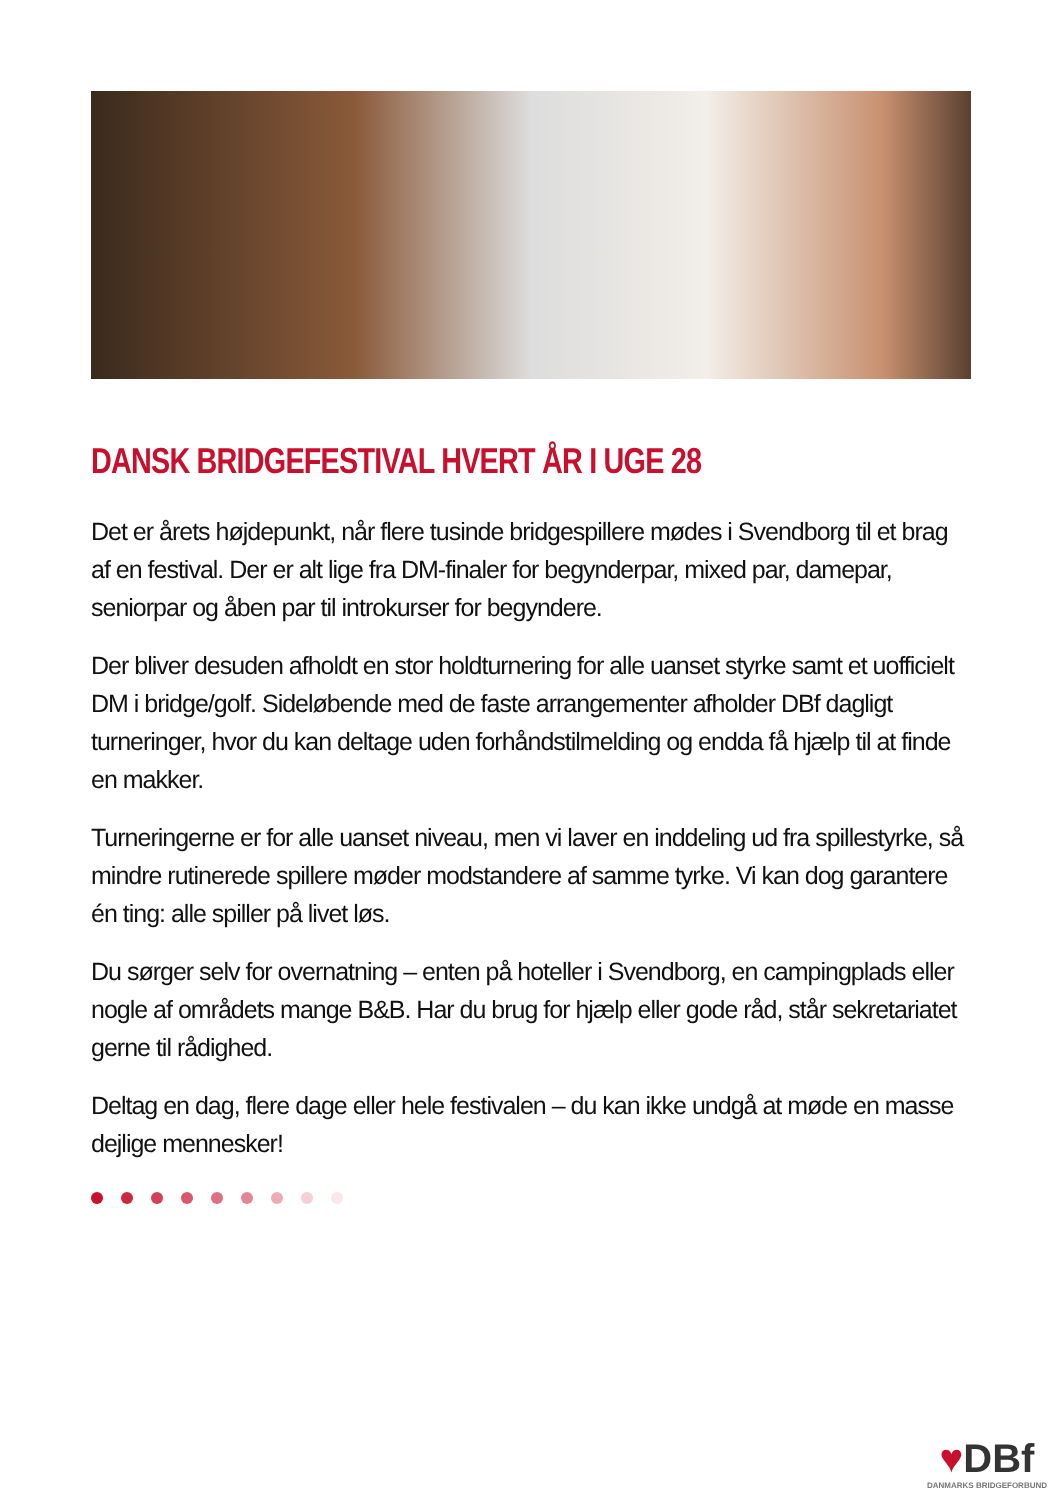DANSK BRIDGEFESTIVAL HVERT ÅR I UGE 28
Det er årets højdepunkt, når flere tusinde bridgespillere mødes i Svendborg til et brag af en festival. Der er alt lige fra DM-finaler for begynderpar, mixed par, damepar, seniorpar og åben par til introkurser for begyndere.
Der bliver desuden afholdt en stor holdturnering for alle uanset styrke samt et uofficielt DM i bridge/golf. Sideløbende med de faste arrangementer afholder DBf dagligt turneringer, hvor du kan deltage uden forhåndstilmelding og endda få hjælp til at finde en makker.
Turneringerne er for alle uanset niveau, men vi laver en inddeling ud fra spillestyrke, så mindre rutinerede spillere møder modstandere af samme tyrke. Vi kan dog garantere én ting: alle spiller på livet løs.
Du sørger selv for overnatning – enten på hoteller i Svendborg, en campingplads eller nogle af områdets mange B&B. Har du brug for hjælp eller gode råd, står sekretariatet gerne til rådighed.
Deltag en dag, flere dage eller hele festivalen – du kan ikke undgå at møde en masse dejlige mennesker!
♥DBf
DANMARKS BRIDGEFORBUND